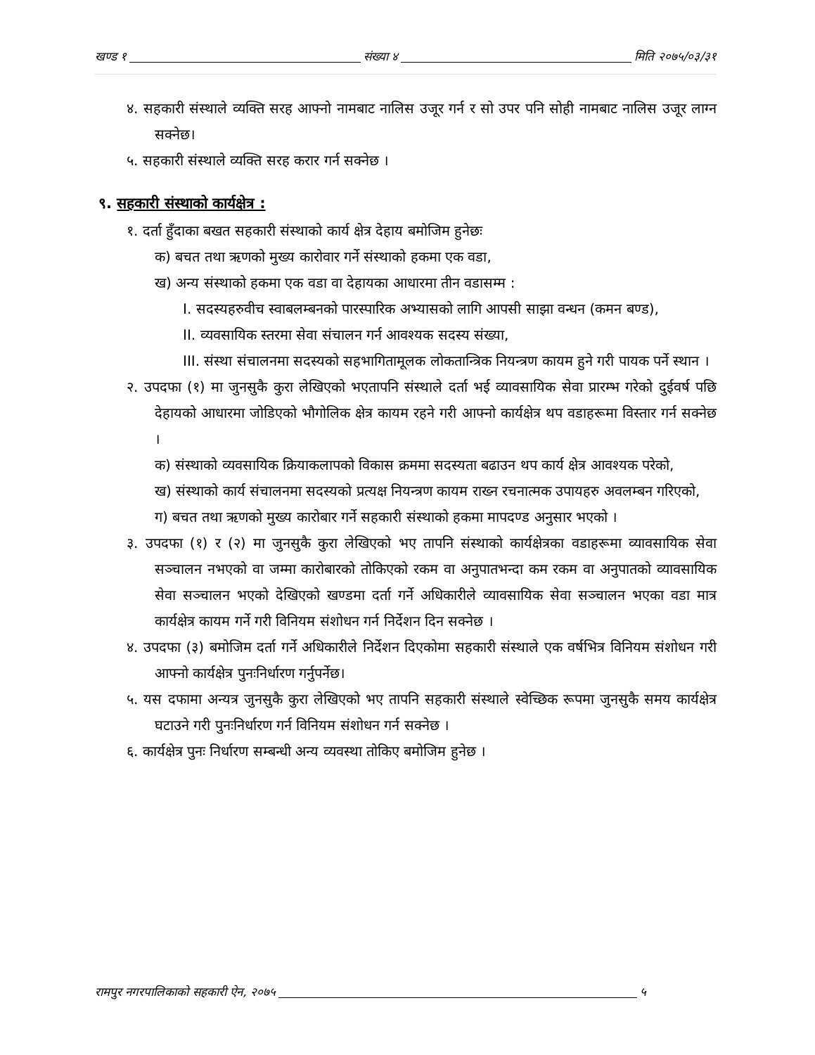खण्ड १ संख्या ४ मिति २०७५/०३/३१
४. सहकारी संस्थाले व्यक्ति सरह आफ्नो नामबाट नालिस उजूर गर्न र सो उपर पनि सोही नामबाट नालिस उजूर लाग्न सक्नेछ।
५. सहकारी संस्थाले व्यक्ति सरह करार गर्न सक्नेछ ।
९. सहकारी संस्थाको कार्यक्षेत्र :
१. दर्ता हुँदाका बखत सहकारी संस्थाको कार्य क्षेत्र देहाय बमोजिम हुनेछः
क) बचत तथा ऋणको मुख्य कारोवार गर्ने संस्थाको हकमा एक वडा,
ख) अन्य संस्थाको हकमा एक वडा वा देहायका आधारमा तीन वडासम्म :
I. सदस्यहरुवीच स्वाबलम्बनको पारस्पारिक अभ्यासको लागि आपसी साझा वन्धन (कमन बण्ड),
II. व्यवसायिक स्तरमा सेवा संचालन गर्न आवश्यक सदस्य संख्या,
III. संस्था संचालनमा सदस्यको सहभागितामूलक लोकतान्त्रिक नियन्त्रण कायम हुने गरी पायक पर्ने स्थान ।
२. उपदफा (१) मा जुनसुकै कुरा लेखिएको भएतापनि संस्थाले दर्ता भई व्यावसायिक सेवा प्रारम्भ गरेको दुईवर्ष पछि देहायको आधारमा जोडिएको भौगोलिक क्षेत्र कायम रहने गरी आफ्नो कार्यक्षेत्र थप वडाहरूमा विस्तार गर्न सक्नेछ ।
क) संस्थाको व्यवसायिक क्रियाकलापको विकास क्रममा सदस्यता बढाउन थप कार्य क्षेत्र आवश्यक परेको,
ख) संस्थाको कार्य संचालनमा सदस्यको प्रत्यक्ष नियन्त्रण कायम राख्न रचनात्मक उपायहरु अवलम्बन गरिएको,
ग) बचत तथा ऋणको मुख्य कारोबार गर्ने सहकारी संस्थाको हकमा मापदण्ड अनुसार भएको ।
३. उपदफा (१) र (२) मा जुनसुकै कुरा लेखिएको भए तापनि संस्थाको कार्यक्षेत्रका वडाहरूमा व्यावसायिक सेवा सञ्चालन नभएको वा जम्मा कारोबारको तोकिएको रकम वा अनुपातभन्दा कम रकम वा अनुपातको व्यावसायिक सेवा सञ्चालन भएको देखिएको खण्डमा दर्ता गर्ने अधिकारीले व्यावसायिक सेवा सञ्चालन भएका वडा मात्र कार्यक्षेत्र कायम गर्ने गरी विनियम संशोधन गर्न निर्देशन दिन सक्नेछ ।
४. उपदफा (३) बमोजिम दर्ता गर्ने अधिकारीले निर्देशन दिएकोमा सहकारी संस्थाले एक वर्षभित्र विनियम संशोधन गरी आफ्नो कार्यक्षेत्र पुनःनिर्धारण गर्नुपर्नेछ।
५. यस दफामा अन्यत्र जुनसुकै कुरा लेखिएको भए तापनि सहकारी संस्थाले स्वेच्छिक रूपमा जुनसुकै समय कार्यक्षेत्र घटाउने गरी पुनःनिर्धारण गर्न विनियम संशोधन गर्न सक्नेछ ।
६. कार्यक्षेत्र पुनः निर्धारण सम्बन्धी अन्य व्यवस्था तोकिए बमोजिम हुनेछ ।
रामपुर नगरपालिकाको सहकारी ऐन, २०७५ ५